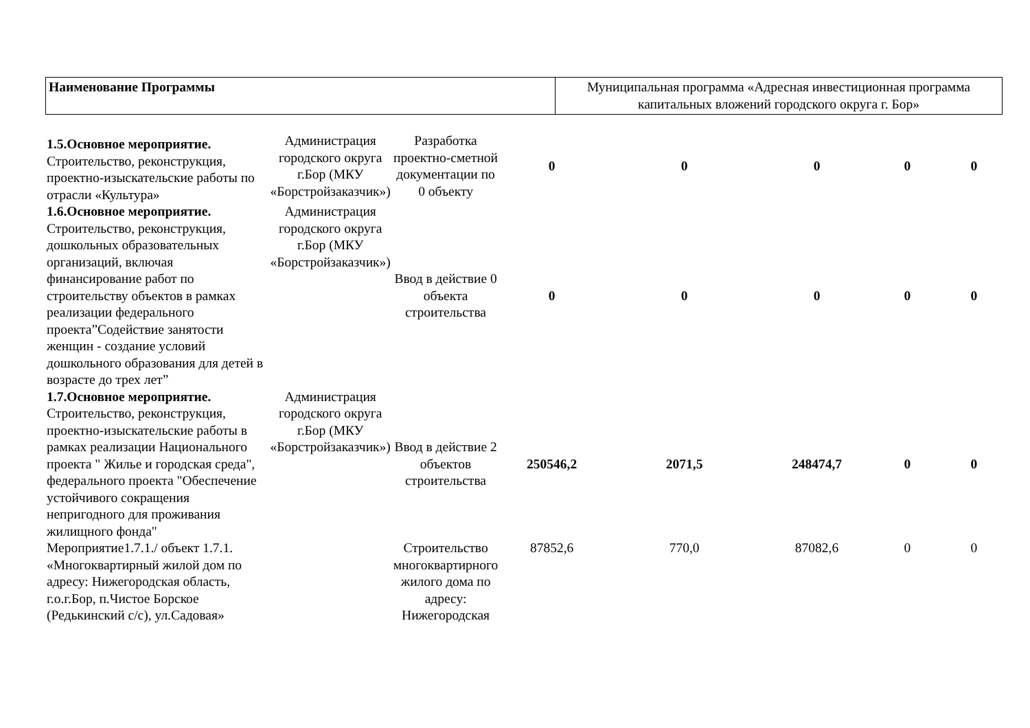| Наименование Программы | Муниципальная программа «Адресная инвестиционная программа капитальных вложений городского округа г. Бор» |
| 1.5.Основное мероприятие. Строительство, реконструкция, проектно-изыскательские работы по отрасли «Культура» | Администрация городского округа г.Бор (МКУ «Борстройзаказчик») | Разработка проектно-сметной документации по 0 объекту | 0 | 0 | 0 | 0 | 0 |
| 1.6.Основное мероприятие. Строительство, реконструкция, дошкольных образовательных организаций, включая финансирование работ по строительству объектов в рамках реализации федерального проекта”Содействие занятости женщин - создание условий дошкольного образования для детей в возрасте до трех лет” | Администрация городского округа г.Бор (МКУ «Борстройзаказчик») | Ввод в действие 0 объекта строительства | 0 | 0 | 0 | 0 | 0 |
| 1.7.Основное мероприятие. Строительство, реконструкция, проектно-изыскательские работы в рамках реализации Национального проекта " Жилье и городская среда", федерального проекта "Обеспечение устойчивого сокращения непригодного для проживания жилищного фонда" | Администрация городского округа г.Бор (МКУ «Борстройзаказчик») | Ввод в действие 2 объектов строительства | 250546,2 | 2071,5 | 248474,7 | 0 | 0 |
| Мероприятие1.7.1./ объект 1.7.1. «Многоквартирный жилой дом по адресу: Нижегородская область, г.о.г.Бор, п.Чистое Борское (Редькинский с/с), ул.Садовая» | | Строительство многоквартирного жилого дома по адресу: Нижегородская | 87852,6 | 770,0 | 87082,6 | 0 | 0 |